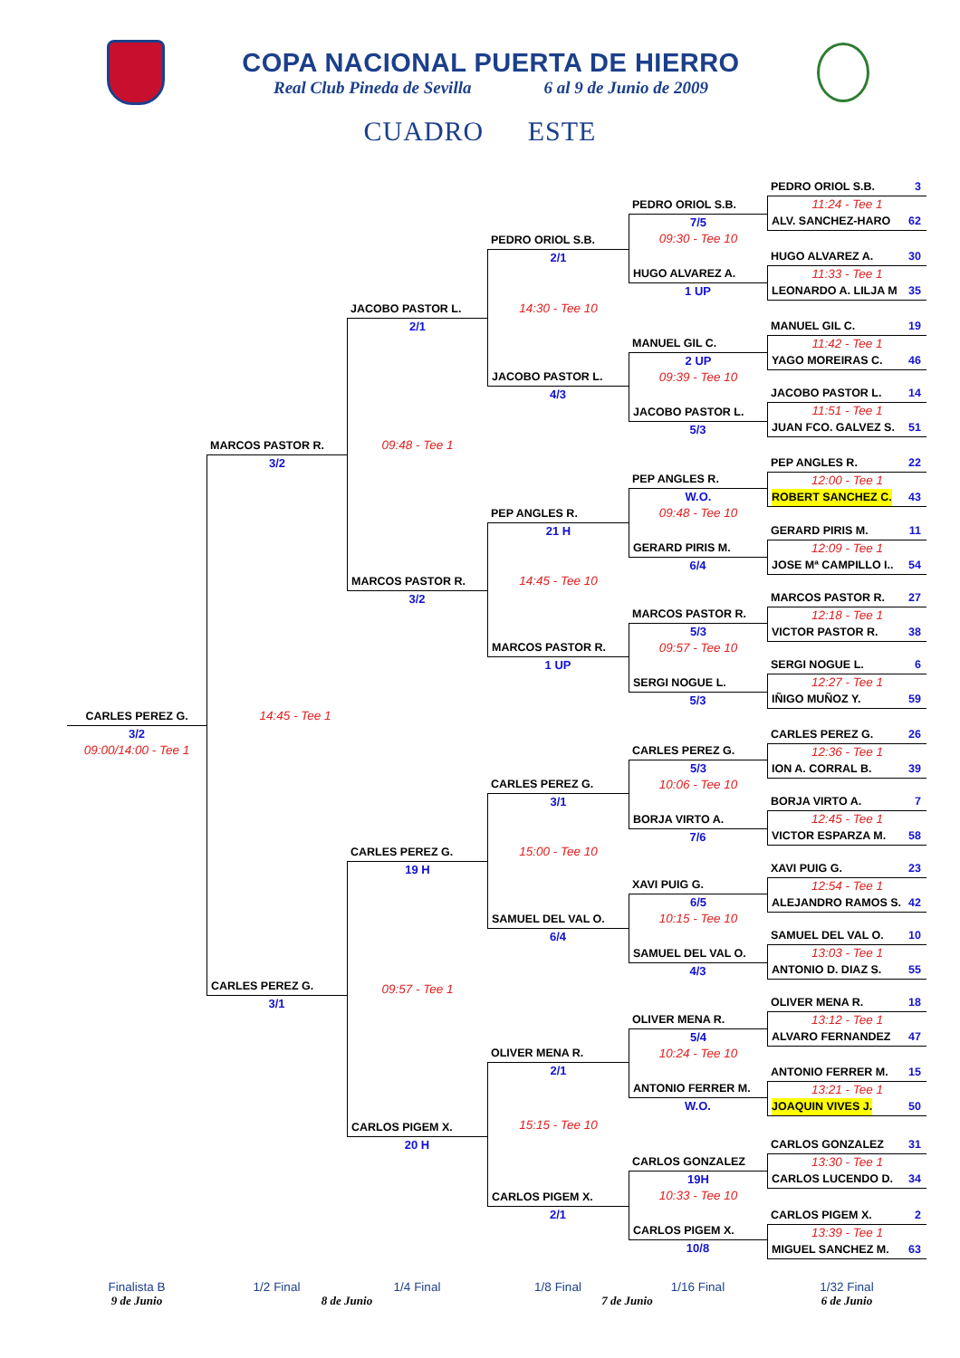COPA NACIONAL PUERTA DE HIERRO
Real Club Pineda de Sevilla 6 al 9 de Junio de 2009
CUADRO ESTE
CARLES PEREZ G.
3/2
09:00/14:00 - Tee 1
MARCOS PASTOR R.
3/2
14:45 - Tee 1
CARLES PEREZ G.
3/1
JACOBO PASTOR L.
2/1
09:48 - Tee 1
MARCOS PASTOR R.
3/2
CARLES PEREZ G.
19 H
09:57 - Tee 1
CARLOS PIGEM X.
20 H
PEDRO ORIOL S.B.
2/1
14:30 - Tee 10
JACOBO PASTOR L.
4/3
PEP ANGLES R.
21 H
14:45 - Tee 10
MARCOS PASTOR R.
1 UP
CARLES PEREZ G.
3/1
15:00 - Tee 10
SAMUEL DEL VAL O.
6/4
OLIVER MENA R.
2/1
15:15 - Tee 10
CARLOS PIGEM X.
2/1
PEDRO ORIOL S.B.
7/5
09:30 - Tee 10
HUGO ALVAREZ A.
1 UP
MANUEL GIL C.
2 UP
09:39 - Tee 10
JACOBO PASTOR L.
5/3
PEP ANGLES R.
W.O.
09:48 - Tee 10
GERARD PIRIS M.
6/4
MARCOS PASTOR R.
5/3
09:57 - Tee 10
SERGI NOGUE L.
5/3
CARLES PEREZ G.
5/3
10:06 - Tee 10
BORJA VIRTO A.
7/6
XAVI PUIG G.
6/5
10:15 - Tee 10
SAMUEL DEL VAL O.
4/3
OLIVER MENA R.
5/4
10:24 - Tee 10
ANTONIO FERRER M.
W.O.
CARLOS GONZALEZ
19H
10:33 - Tee 10
CARLOS PIGEM X.
10/8
PEDRO ORIOL S.B. 3
11:24 - Tee 1
ALV. SANCHEZ-HARO 62
HUGO ALVAREZ A. 30
11:33 - Tee 1
LEONARDO A. LILJA M 35
MANUEL GIL C. 19
11:42 - Tee 1
YAGO MOREIRAS C. 46
JACOBO PASTOR L. 14
11:51 - Tee 1
JUAN FCO. GALVEZ S. 51
PEP ANGLES R. 22
12:00 - Tee 1
ROBERT SANCHEZ C. 43
GERARD PIRIS M. 11
12:09 - Tee 1
JOSE Mª CAMPILLO I.. 54
MARCOS PASTOR R. 27
12:18 - Tee 1
VICTOR PASTOR R. 38
SERGI NOGUE L. 6
12:27 - Tee 1
IÑIGO MUÑOZ Y. 59
CARLES PEREZ G. 26
12:36 - Tee 1
ION A. CORRAL B. 39
BORJA VIRTO A. 7
12:45 - Tee 1
VICTOR ESPARZA M. 58
XAVI PUIG G. 23
12:54 - Tee 1
ALEJANDRO RAMOS S. 42
SAMUEL DEL VAL O. 10
13:03 - Tee 1
ANTONIO D. DIAZ S. 55
OLIVER MENA R. 18
13:12 - Tee 1
ALVARO FERNANDEZ 47
ANTONIO FERRER M. 15
13:21 - Tee 1
JOAQUIN VIVES J. 50
CARLOS GONZALEZ 31
13:30 - Tee 1
CARLOS LUCENDO D. 34
CARLOS PIGEM X. 2
13:39 - Tee 1
MIGUEL SANCHEZ M. 63
Finalista B 1/2 Final 1/4 Final 1/8 Final 1/16 Final 1/32 Final
9 de Junio 8 de Junio 7 de Junio 6 de Junio